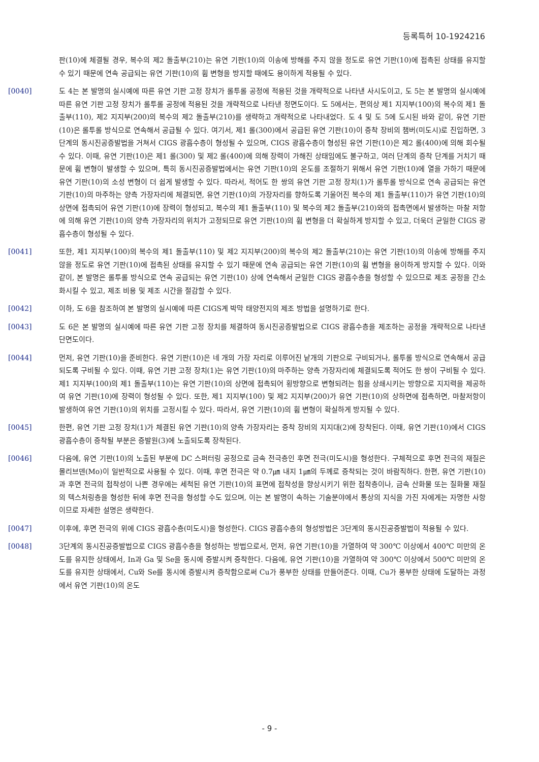등록특허 10-1924216
판(10)에 체결될 경우, 복수의 제2 돌출부(210)는 유연 기판(10)의 이송에 방해를 주지 않을 정도로 유연 기판(10)에 접촉된 상태를 유지할 수 있기 때문에 연속 공급되는 유연 기판(10)의 휨 변형을 방지할 때에도 용이하게 적용될 수 있다.
[0040] 도 4는 본 발명의 실시예에 따른 유연 기판 고정 장치가 롤투롤 공정에 적용된 것을 개략적으로 나타낸 사시도이고, 도 5는 본 발명의 실시예에 따른 유연 기판 고정 장치가 롤투롤 공정에 적용된 것을 개략적으로 나타낸 정면도이다. 도 5에서는, 편의상 제1 지지부(100)의 복수의 제1 돌출부(110), 제2 지지부(200)의 복수의 제2 돌출부(210)를 생략하고 개략적으로 나타내었다. 도 4 및 도 5에 도시된 바와 같이, 유연 기판(10)은 롤투롤 방식으로 연속해서 공급될 수 있다. 여기서, 제1 롤(300)에서 공급된 유연 기판(10)이 증착 장비의 챔버(미도시)로 진입하면, 3단계의 동시진공증발법을 거쳐서 CIGS 광흡수층이 형성될 수 있으며, CIGS 광흡수층이 형성된 유연 기판(10)은 제2 롤(400)에 의해 회수될 수 있다. 이때, 유연 기판(10)은 제1 롤(300) 및 제2 롤(400)에 의해 장력이 가해진 상태임에도 불구하고, 여러 단계의 증착 단계를 거치기 때문에 휨 변형이 발생할 수 있으며, 특히 동시진공증발법에서는 유연 기판(10)의 온도를 조절하기 위해서 유연 기판(10)에 열을 가하기 때문에 유연 기판(10)의 소성 변형이 더 쉽게 발생할 수 있다. 따라서, 적어도 한 쌍의 유연 기판 고정 장치(1)가 롤투롤 방식으로 연속 공급되는 유연 기판(10)의 마주하는 양측 가장자리에 체결되면, 유연 기판(10)의 가장자리를 향하도록 기울어진 복수의 제1 돌출부(110)가 유연 기판(10)의 상면에 접촉되어 유연 기판(10)에 장력이 형성되고, 복수의 제1 돌출부(110) 및 복수의 제2 돌출부(210)와의 접촉면에서 발생하는 마찰 저항에 의해 유연 기판(10)의 양측 가장자리의 위치가 고정되므로 유연 기판(10)의 휨 변형을 더 확실하게 방지할 수 있고, 더욱더 균일한 CIGS 광흡수층이 형성될 수 있다.
[0041] 또한, 제1 지지부(100)의 복수의 제1 돌출부(110) 및 제2 지지부(200)의 복수의 제2 돌출부(210)는 유연 기판(10)의 이송에 방해를 주지 않을 정도로 유연 기판(10)에 접촉된 상태를 유지할 수 있기 때문에 연속 공급되는 유연 기판(10)의 휨 변형을 용이하게 방지할 수 있다. 이와 같이, 본 발명은 롤투롤 방식으로 연속 공급되는 유연 기판(10) 상에 연속해서 균일한 CIGS 광흡수층을 형성할 수 있으므로 제조 공정을 간소화시킬 수 있고, 제조 비용 및 제조 시간을 절감할 수 있다.
[0042] 이하, 도 6을 참조하여 본 발명의 실시예에 따른 CIGS계 박막 태양전지의 제조 방법을 설명하기로 한다.
[0043] 도 6은 본 발명의 실시예에 따른 유연 기판 고정 장치를 체결하여 동시진공증발법으로 CIGS 광흡수층을 제조하는 공정을 개략적으로 나타낸 단면도이다.
[0044] 먼저, 유연 기판(10)을 준비한다. 유연 기판(10)은 네 개의 가장 자리로 이루어진 낱개의 기판으로 구비되거나, 롤투롤 방식으로 연속해서 공급되도록 구비될 수 있다. 이때, 유연 기판 고정 장치(1)는 유연 기판(10)의 마주하는 양측 가장자리에 체결되도록 적어도 한 쌍이 구비될 수 있다. 제1 지지부(100)의 제1 돌출부(110)는 유연 기판(10)의 상면에 접촉되어 횡방향으로 변형되려는 힘을 상쇄시키는 방향으로 지지력을 제공하여 유연 기판(10)에 장력이 형성될 수 있다. 또한, 제1 지지부(100) 및 제2 지지부(200)가 유연 기판(10)의 상하면에 접촉하면, 마찰저항이 발생하여 유연 기판(10)의 위치를 고정시킬 수 있다. 따라서, 유연 기판(10)의 휨 변형이 확실하게 방지될 수 있다.
[0045] 한편, 유연 기판 고정 장치(1)가 체결된 유연 기판(10)의 양측 가장자리는 증착 장비의 지지대(2)에 장착된다. 이때, 유연 기판(10)에서 CIGS 광흡수층이 증착될 부분은 증발원(3)에 노출되도록 장착된다.
[0046] 다음에, 유연 기판(10)의 노출된 부분에 DC 스퍼터링 공정으로 금속 전극층인 후면 전극(미도시)을 형성한다. 구체적으로 후면 전극의 재질은 몰리브덴(Mo)이 일반적으로 사용될 수 있다. 이때, 후면 전극은 약 0.7㎛ 내지 1㎛의 두께로 증착되는 것이 바람직하다. 한편, 유연 기판(10)과 후면 전극의 접착성이 나쁜 경우에는 세척된 유연 기판(10)의 표면에 접착성을 향상시키기 위한 접착층이나, 금속 산화물 또는 질화물 재질의 텍스처링층을 형성한 뒤에 후면 전극을 형성할 수도 있으며, 이는 본 발명이 속하는 기술분야에서 통상의 지식을 가진 자에게는 자명한 사항이므로 자세한 설명은 생략한다.
[0047] 이후에, 후면 전극의 위에 CIGS 광흡수층(미도시)을 형성한다. CIGS 광흡수층의 형성방법은 3단계의 동시진공증발법이 적용될 수 있다.
[0048] 3단계의 동시진공증발법으로 CIGS 광흡수층을 형성하는 방법으로서, 먼저, 유연 기판(10)을 가열하여 약 300℃ 이상에서 400℃ 미만의 온도를 유지한 상태에서, In과 Ga 및 Se을 동시에 증발시켜 증착한다. 다음에, 유연 기판(10)을 가열하여 약 300℃ 이상에서 500℃ 미만의 온도를 유지한 상태에서, Cu와 Se를 동시에 증발시켜 증착함으로써 Cu가 풍부한 상태를 만들어준다. 이때, Cu가 풍부한 상태에 도달하는 과정에서 유연 기판(10)의 온도
- 9 -